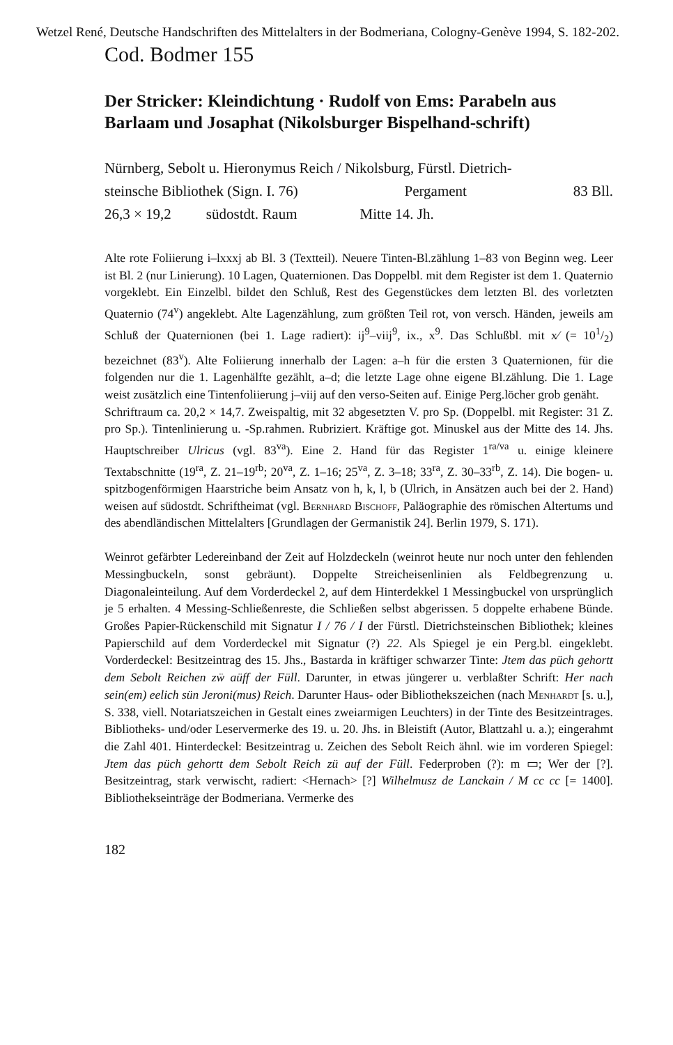Wetzel René, Deutsche Handschriften des Mittelalters in der Bodmeriana, Cologny-Genève 1994, S. 182-202.
Cod. Bodmer 155
Der Stricker: Kleindichtung · Rudolf von Ems: Parabeln aus Barlaam und Josaphat (Nikolsburger Bispelhand-schrift)
Nürnberg, Sebolt u. Hieronymus Reich / Nikolsburg, Fürstl. Dietrich-
steinsche Bibliothek (Sign. I. 76) Pergament 83 Bll.
26,3 × 19,2 südostdt. Raum Mitte 14. Jh.
Alte rote Foliierung i–lxxxj ab Bl. 3 (Textteil). Neuere Tinten-Bl.zählung 1–83 von Beginn weg. Leer ist Bl. 2 (nur Linierung). 10 Lagen, Quaternionen. Das Doppelbl. mit dem Register ist dem 1. Quaternio vorgeklebt. Ein Einzelbl. bildet den Schluß, Rest des Gegenstückes dem letzten Bl. des vorletzten Quaternio (74<sup>v</sup>) angeklebt. Alte Lagenzählung, zum größten Teil rot, von versch. Händen, jeweils am Schluß der Quaternionen (bei 1. Lage radiert): ij<sup>9</sup>–viij<sup>9</sup>, ix., x<sup>9</sup>. Das Schlußbl. mit x⁄ (= 101/2) bezeichnet (83<sup>v</sup>). Alte Foliierung innerhalb der Lagen: a–h für die ersten 3 Quaternionen, für die folgenden nur die 1. Lagenhälfte gezählt, a–d; die letzte Lage ohne eigene Bl.zählung. Die 1. Lage weist zusätzlich eine Tintenfoliierung j–viij auf den verso-Seiten auf. Einige Perg.löcher grob genäht.
Schriftraum ca. 20,2 × 14,7. Zweispaltig, mit 32 abgesetzten V. pro Sp. (Doppelbl. mit Register: 31 Z. pro Sp.). Tintenlinierung u. -Sp.rahmen. Rubriziert. Kräftige got. Minuskel aus der Mitte des 14. Jhs. Hauptschreiber Ulricus (vgl. 83<sup>va</sup>). Eine 2. Hand für das Register 1<sup>ra/va</sup> u. einige kleinere Textabschnitte (19<sup>ra</sup>, Z. 21–19<sup>rb</sup>; 20<sup>va</sup>, Z. 1–16; 25<sup>va</sup>, Z. 3–18; 33<sup>ra</sup>, Z. 30–33<sup>rb</sup>, Z. 14). Die bogen- u. spitzbogenförmigen Haarstriche beim Ansatz von h, k, l, b (Ulrich, in Ansätzen auch bei der 2. Hand) weisen auf südostdt. Schriftheimat (vgl. Bernhard Bischoff, Paläographie des römischen Altertums und des abendländischen Mittelalters [Grundlagen der Germanistik 24]. Berlin 1979, S. 171).
Weinrot gefärbter Ledereinband der Zeit auf Holzdeckeln (weinrot heute nur noch unter den fehlenden Messingbuckeln, sonst gebräunt). Doppelte Streicheisenlinien als Feldbegrenzung u. Diagonaleinteilung. Auf dem Vorderdeckel 2, auf dem Hinterdekkel 1 Messingbuckel von ursprünglich je 5 erhalten. 4 Messing-Schließenreste, die Schließen selbst abgerissen. 5 doppelte erhabene Bünde. Großes Papier-Rückenschild mit Signatur I / 76 / I der Fürstl. Dietrichsteinschen Bibliothek; kleines Papierschild auf dem Vorderdeckel mit Signatur (?) 22. Als Spiegel je ein Perg.bl. eingeklebt. Vorderdeckel: Besitzeintrag des 15. Jhs., Bastarda in kräftiger schwarzer Tinte: Jtem das püch gehortt dem Sebolt Reichen zẅ aüff der Füll. Darunter, in etwas jüngerer u. verblaßter Schrift: Her nach sein(em) eelich sün Jeroni(mus) Reich. Darunter Haus- oder Bibliothekszeichen (nach Menhardt [s. u.], S. 338, viell. Notariatszeichen in Gestalt eines zweiarmigen Leuchters) in der Tinte des Besitzeintrages. Bibliotheks- und/oder Leservermerke des 19. u. 20. Jhs. in Bleistift (Autor, Blattzahl u. a.); eingerahmt die Zahl 401. Hinterdeckel: Besitzeintrag u. Zeichen des Sebolt Reich ähnl. wie im vorderen Spiegel: Jtem das püch gehortt dem Sebolt Reich zü auf der Füll. Federproben (?): m ▭; Wer der [?]. Besitzeintrag, stark verwischt, radiert: <Hernach> [?] Wilhelmusz de Lanckain / M cc cc [= 1400]. Bibliothekseinträge der Bodmeriana. Vermerke des
182